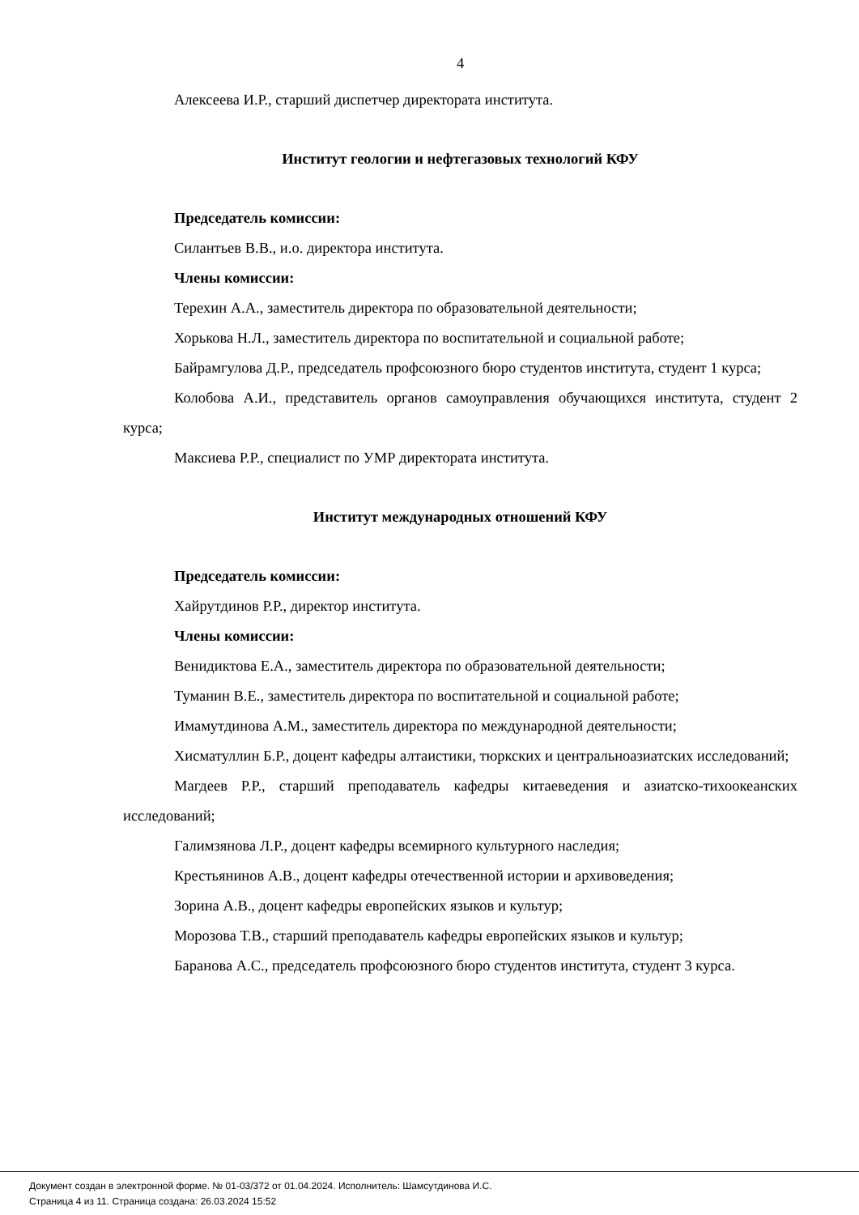4
Алексеева И.Р., старший диспетчер директората института.
Институт геологии и нефтегазовых технологий КФУ
Председатель комиссии:
Силантьев В.В., и.о. директора института.
Члены комиссии:
Терехин А.А., заместитель директора по образовательной деятельности;
Хорькова Н.Л., заместитель директора по воспитательной и социальной работе;
Байрамгулова Д.Р., председатель профсоюзного бюро студентов института, студент 1 курса;
Колобова А.И., представитель органов самоуправления обучающихся института, студент 2 курса;
Максиева Р.Р., специалист по УМР директората института.
Институт международных отношений КФУ
Председатель комиссии:
Хайрутдинов Р.Р., директор института.
Члены комиссии:
Венидиктова Е.А., заместитель директора по образовательной деятельности;
Туманин В.Е., заместитель директора по воспитательной и социальной работе;
Имамутдинова А.М., заместитель директора по международной деятельности;
Хисматуллин Б.Р., доцент кафедры алтаистики, тюркских и центральноазиатских исследований;
Магдеев Р.Р., старший преподаватель кафедры китаеведения и азиатско-тихоокеанских исследований;
Галимзянова Л.Р., доцент кафедры всемирного культурного наследия;
Крестьянинов А.В., доцент кафедры отечественной истории и архивоведения;
Зорина А.В., доцент кафедры европейских языков и культур;
Морозова Т.В., старший преподаватель кафедры европейских языков и культур;
Баранова А.С., председатель профсоюзного бюро студентов института, студент 3 курса.
Документ создан в электронной форме. № 01-03/372 от 01.04.2024. Исполнитель: Шамсутдинова И.С.
Страница 4 из 11. Страница создана: 26.03.2024 15:52